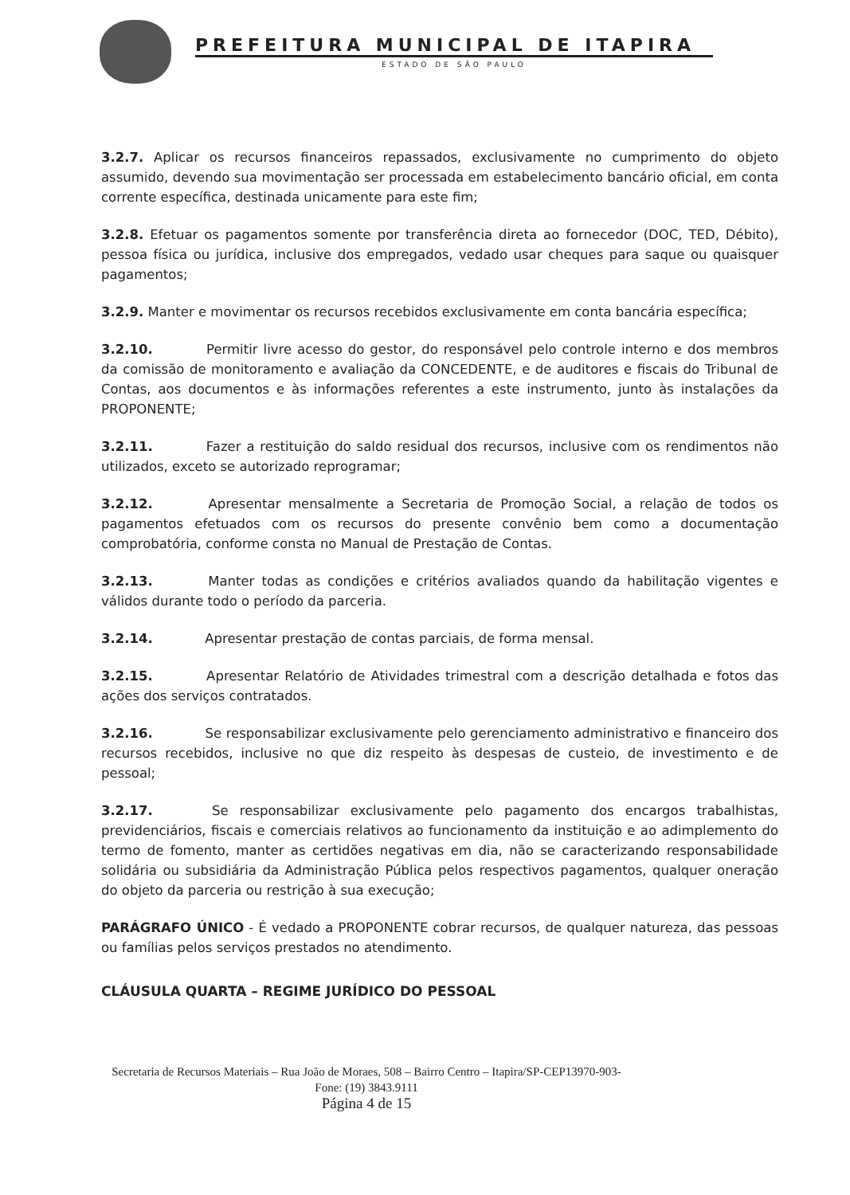PREFEITURA MUNICIPAL DE ITAPIRA
ESTADO DE SÃO PAULO
3.2.7. Aplicar os recursos financeiros repassados, exclusivamente no cumprimento do objeto assumido, devendo sua movimentação ser processada em estabelecimento bancário oficial, em conta corrente específica, destinada unicamente para este fim;
3.2.8. Efetuar os pagamentos somente por transferência direta ao fornecedor (DOC, TED, Débito), pessoa física ou jurídica, inclusive dos empregados, vedado usar cheques para saque ou quaisquer pagamentos;
3.2.9. Manter e movimentar os recursos recebidos exclusivamente em conta bancária específica;
3.2.10. Permitir livre acesso do gestor, do responsável pelo controle interno e dos membros da comissão de monitoramento e avaliação da CONCEDENTE, e de auditores e fiscais do Tribunal de Contas, aos documentos e às informações referentes a este instrumento, junto às instalações da PROPONENTE;
3.2.11. Fazer a restituição do saldo residual dos recursos, inclusive com os rendimentos não utilizados, exceto se autorizado reprogramar;
3.2.12. Apresentar mensalmente a Secretaria de Promoção Social, a relação de todos os pagamentos efetuados com os recursos do presente convênio bem como a documentação comprobatória, conforme consta no Manual de Prestação de Contas.
3.2.13. Manter todas as condições e critérios avaliados quando da habilitação vigentes e válidos durante todo o período da parceria.
3.2.14. Apresentar prestação de contas parciais, de forma mensal.
3.2.15. Apresentar Relatório de Atividades trimestral com a descrição detalhada e fotos das ações dos serviços contratados.
3.2.16. Se responsabilizar exclusivamente pelo gerenciamento administrativo e financeiro dos recursos recebidos, inclusive no que diz respeito às despesas de custeio, de investimento e de pessoal;
3.2.17. Se responsabilizar exclusivamente pelo pagamento dos encargos trabalhistas, previdenciários, fiscais e comerciais relativos ao funcionamento da instituição e ao adimplemento do termo de fomento, manter as certidões negativas em dia, não se caracterizando responsabilidade solidária ou subsidiária da Administração Pública pelos respectivos pagamentos, qualquer oneração do objeto da parceria ou restrição à sua execução;
PARÁGRAFO ÚNICO - É vedado a PROPONENTE cobrar recursos, de qualquer natureza, das pessoas ou famílias pelos serviços prestados no atendimento.
CLÁUSULA QUARTA – REGIME JURÍDICO DO PESSOAL
Secretaria de Recursos Materiais – Rua João de Moraes, 508 – Bairro Centro – Itapira/SP-CEP13970-903-
Fone: (19) 3843.9111
Página 4 de 15